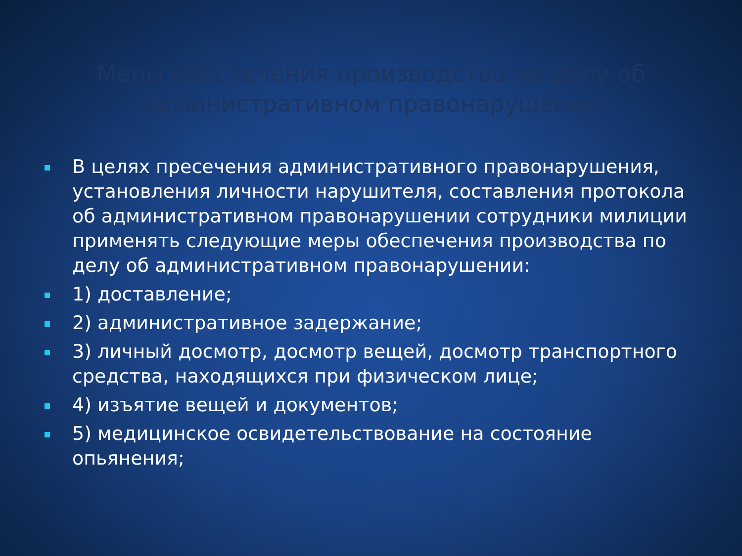Меры обеспечения производства по делу об административном правонарушении
В целях пресечения административного правонарушения, установления личности нарушителя, составления протокола об административном правонарушении сотрудники милиции применять следующие меры обеспечения производства по делу об административном правонарушении:
1) доставление;
2) административное задержание;
3) личный досмотр, досмотр вещей, досмотр транспортного средства, находящихся при физическом лице;
4) изъятие вещей и документов;
5) медицинское освидетельствование на состояние опьянения;